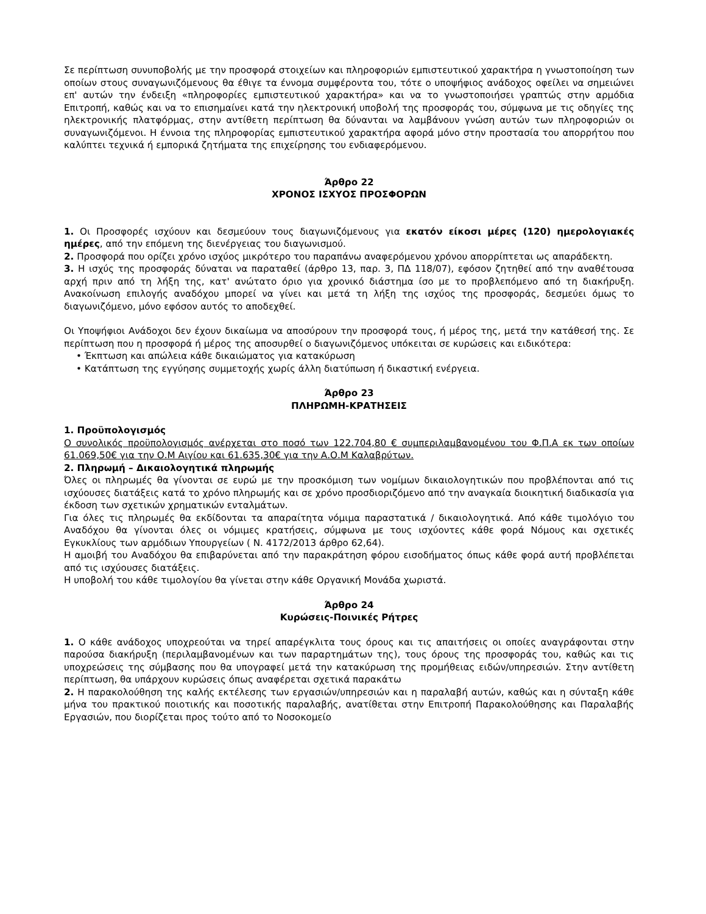Σε περίπτωση συνυποβολής με την προσφορά στοιχείων και πληροφοριών εμπιστευτικού χαρακτήρα η γνωστοποίηση των οποίων στους συναγωνιζόμενους θα έθιγε τα έννομα συμφέροντα του, τότε ο υποψήφιος ανάδοχος οφείλει να σημειώνει επ' αυτών την ένδειξη «πληροφορίες εμπιστευτικού χαρακτήρα» και να το γνωστοποιήσει γραπτώς στην αρμόδια Επιτροπή, καθώς και να το επισημαίνει κατά την ηλεκτρονική υποβολή της προσφοράς του, σύμφωνα με τις οδηγίες της ηλεκτρονικής πλατφόρμας, στην αντίθετη περίπτωση θα δύνανται να λαμβάνουν γνώση αυτών των πληροφοριών οι συναγωνιζόμενοι. Η έννοια της πληροφορίας εμπιστευτικού χαρακτήρα αφορά μόνο στην προστασία του απορρήτου που καλύπτει τεχνικά ή εμπορικά ζητήματα της επιχείρησης του ενδιαφερόμενου.
Άρθρο 22
ΧΡΟΝΟΣ ΙΣΧΥΟΣ ΠΡΟΣΦΟΡΩΝ
1. Οι Προσφορές ισχύουν και δεσμεύουν τους διαγωνιζόμενους για εκατόν είκοσι μέρες (120) ημερολογιακές ημέρες, από την επόμενη της διενέργειας του διαγωνισμού.
2. Προσφορά που ορίζει χρόνο ισχύος μικρότερο του παραπάνω αναφερόμενου χρόνου απορρίπτεται ως απαράδεκτη.
3. Η ισχύς της προσφοράς δύναται να παραταθεί (άρθρο 13, παρ. 3, ΠΔ 118/07), εφόσον ζητηθεί από την αναθέτουσα αρχή πριν από τη λήξη της, κατ' ανώτατο όριο για χρονικό διάστημα ίσο με το προβλεπόμενο από τη διακήρυξη. Ανακοίνωση επιλογής αναδόχου μπορεί να γίνει και μετά τη λήξη της ισχύος της προσφοράς, δεσμεύει όμως το διαγωνιζόμενο, μόνο εφόσον αυτός το αποδεχθεί.
Οι Υποψήφιοι Ανάδοχοι δεν έχουν δικαίωμα να αποσύρουν την προσφορά τους, ή μέρος της, μετά την κατάθεσή της. Σε περίπτωση που η προσφορά ή μέρος της αποσυρθεί ο διαγωνιζόμενος υπόκειται σε κυρώσεις και ειδικότερα:
• Έκπτωση και απώλεια κάθε δικαιώματος για κατακύρωση
• Κατάπτωση της εγγύησης συμμετοχής χωρίς άλλη διατύπωση ή δικαστική ενέργεια.
Άρθρο 23
ΠΛΗΡΩΜΗ-ΚΡΑΤΗΣΕΙΣ
1. Προϋπολογισμός
Ο συνολικός προϋπολογισμός ανέρχεται στο ποσό των 122.704,80 € συμπεριλαμβανομένου του Φ.Π.Α εκ των οποίων 61.069,50€ για την Ο.Μ Αιγίου και 61.635,30€ για την Α.Ο.Μ Καλαβρύτων.
2. Πληρωμή – Δικαιολογητικά πληρωμής
Όλες οι πληρωμές θα γίνονται σε ευρώ με την προσκόμιση των νομίμων δικαιολογητικών που προβλέπονται από τις ισχύουσες διατάξεις κατά το χρόνο πληρωμής και σε χρόνο προσδιοριζόμενο από την αναγκαία διοικητική διαδικασία για έκδοση των σχετικών χρηματικών ενταλμάτων.
Για όλες τις πληρωμές θα εκδίδονται τα απαραίτητα νόμιμα παραστατικά / δικαιολογητικά. Από κάθε τιμολόγιο του Αναδόχου θα γίνονται όλες οι νόμιμες κρατήσεις, σύμφωνα με τους ισχύοντες κάθε φορά Νόμους και σχετικές Εγκυκλίους των αρμόδιων Υπουργείων ( Ν. 4172/2013 άρθρο 62,64).
Η αμοιβή του Αναδόχου θα επιβαρύνεται από την παρακράτηση φόρου εισοδήματος όπως κάθε φορά αυτή προβλέπεται από τις ισχύουσες διατάξεις.
Η υποβολή του κάθε τιμολογίου θα γίνεται στην κάθε Οργανική Μονάδα χωριστά.
Άρθρο 24
Κυρώσεις-Ποινικές Ρήτρες
1. Ο κάθε ανάδοχος υποχρεούται να τηρεί απαρέγκλιτα τους όρους και τις απαιτήσεις οι οποίες αναγράφονται στην παρούσα διακήρυξη (περιλαμβανομένων και των παραρτημάτων της), τους όρους της προσφοράς του, καθώς και τις υποχρεώσεις της σύμβασης που θα υπογραφεί μετά την κατακύρωση της προμήθειας ειδών/υπηρεσιών. Στην αντίθετη περίπτωση, θα υπάρχουν κυρώσεις όπως αναφέρεται σχετικά παρακάτω
2. Η παρακολούθηση της καλής εκτέλεσης των εργασιών/υπηρεσιών και η παραλαβή αυτών, καθώς και η σύνταξη κάθε μήνα του πρακτικού ποιοτικής και ποσοτικής παραλαβής, ανατίθεται στην Επιτροπή Παρακολούθησης και Παραλαβής Εργασιών, που διορίζεται προς τούτο από το Νοσοκομείο